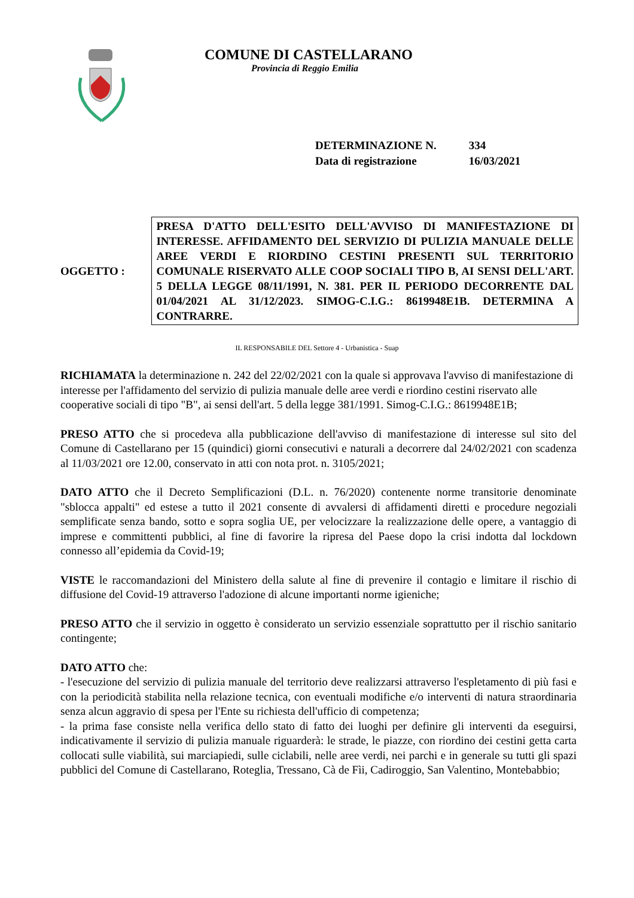COMUNE DI CASTELLARANO
Provincia di Reggio Emilia
DETERMINAZIONE N. 334
Data di registrazione 16/03/2021
OGGETTO :
PRESA D'ATTO DELL'ESITO DELL'AVVISO DI MANIFESTAZIONE DI INTERESSE. AFFIDAMENTO DEL SERVIZIO DI PULIZIA MANUALE DELLE AREE VERDI E RIORDINO CESTINI PRESENTI SUL TERRITORIO COMUNALE RISERVATO ALLE COOP SOCIALI TIPO B, AI SENSI DELL'ART. 5 DELLA LEGGE 08/11/1991, N. 381. PER IL PERIODO DECORRENTE DAL 01/04/2021 AL 31/12/2023. SIMOG-C.I.G.: 8619948E1B. DETERMINA A CONTRARRE.
IL RESPONSABILE DEL Settore 4 - Urbanistica - Suap
RICHIAMATA la determinazione n. 242 del 22/02/2021 con la quale si approvava l'avviso di manifestazione di interesse per l'affidamento del servizio di pulizia manuale delle aree verdi e riordino cestini riservato alle cooperative sociali di tipo "B", ai sensi dell'art. 5 della legge 381/1991. Simog-C.I.G.: 8619948E1B;
PRESO ATTO che si procedeva alla pubblicazione dell'avviso di manifestazione di interesse sul sito del Comune di Castellarano per 15 (quindici) giorni consecutivi e naturali a decorrere dal 24/02/2021 con scadenza al 11/03/2021 ore 12.00, conservato in atti con nota prot. n. 3105/2021;
DATO ATTO che il Decreto Semplificazioni (D.L. n. 76/2020) contenente norme transitorie denominate "sblocca appalti" ed estese a tutto il 2021 consente di avvalersi di affidamenti diretti e procedure negoziali semplificate senza bando, sotto e sopra soglia UE, per velocizzare la realizzazione delle opere, a vantaggio di imprese e committenti pubblici, al fine di favorire la ripresa del Paese dopo la crisi indotta dal lockdown connesso all’epidemia da Covid-19;
VISTE le raccomandazioni del Ministero della salute al fine di prevenire il contagio e limitare il rischio di diffusione del Covid-19 attraverso l'adozione di alcune importanti norme igieniche;
PRESO ATTO che il servizio in oggetto è considerato un servizio essenziale soprattutto per il rischio sanitario contingente;
DATO ATTO che:
- l'esecuzione del servizio di pulizia manuale del territorio deve realizzarsi attraverso l'espletamento di più fasi e con la periodicità stabilita nella relazione tecnica, con eventuali modifiche e/o interventi di natura straordinaria senza alcun aggravio di spesa per l'Ente su richiesta dell'ufficio di competenza;
- la prima fase consiste nella verifica dello stato di fatto dei luoghi per definire gli interventi da eseguirsi, indicativamente il servizio di pulizia manuale riguarderà: le strade, le piazze, con riordino dei cestini getta carta collocati sulle viabilità, sui marciapiedi, sulle ciclabili, nelle aree verdi, nei parchi e in generale su tutti gli spazi pubblici del Comune di Castellarano, Roteglia, Tressano, Cà de Fìi, Cadiroggio, San Valentino, Montebabbio;